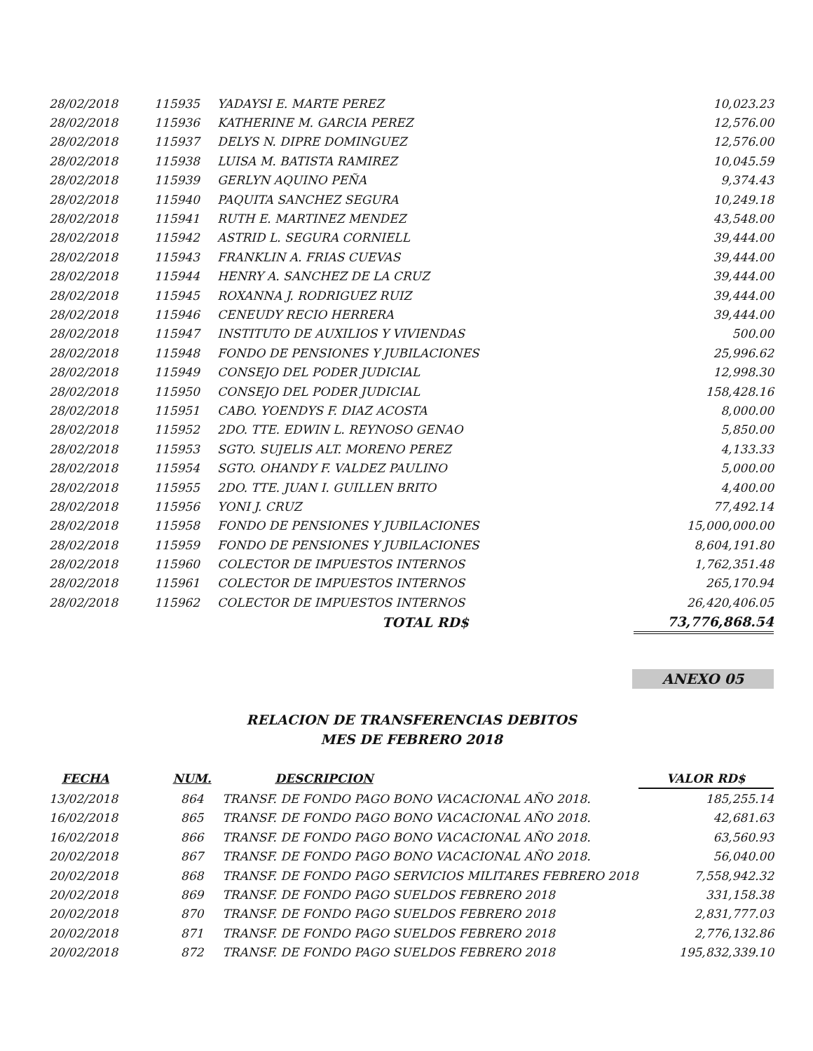| 28/02/2018 | 115935 | YADAYSI E. MARTE PEREZ | 10,023.23 |
| 28/02/2018 | 115936 | KATHERINE M. GARCIA PEREZ | 12,576.00 |
| 28/02/2018 | 115937 | DELYS N. DIPRE DOMINGUEZ | 12,576.00 |
| 28/02/2018 | 115938 | LUISA M. BATISTA RAMIREZ | 10,045.59 |
| 28/02/2018 | 115939 | GERLYN AQUINO PEÑA | 9,374.43 |
| 28/02/2018 | 115940 | PAQUITA SANCHEZ SEGURA | 10,249.18 |
| 28/02/2018 | 115941 | RUTH E. MARTINEZ MENDEZ | 43,548.00 |
| 28/02/2018 | 115942 | ASTRID L. SEGURA CORNIELL | 39,444.00 |
| 28/02/2018 | 115943 | FRANKLIN A. FRIAS CUEVAS | 39,444.00 |
| 28/02/2018 | 115944 | HENRY A. SANCHEZ DE LA CRUZ | 39,444.00 |
| 28/02/2018 | 115945 | ROXANNA J. RODRIGUEZ RUIZ | 39,444.00 |
| 28/02/2018 | 115946 | CENEUDY RECIO HERRERA | 39,444.00 |
| 28/02/2018 | 115947 | INSTITUTO DE AUXILIOS Y VIVIENDAS | 500.00 |
| 28/02/2018 | 115948 | FONDO DE PENSIONES Y JUBILACIONES | 25,996.62 |
| 28/02/2018 | 115949 | CONSEJO DEL PODER JUDICIAL | 12,998.30 |
| 28/02/2018 | 115950 | CONSEJO DEL PODER JUDICIAL | 158,428.16 |
| 28/02/2018 | 115951 | CABO. YOENDYS F. DIAZ ACOSTA | 8,000.00 |
| 28/02/2018 | 115952 | 2DO. TTE. EDWIN L. REYNOSO GENAO | 5,850.00 |
| 28/02/2018 | 115953 | SGTO. SUJELIS ALT. MORENO PEREZ | 4,133.33 |
| 28/02/2018 | 115954 | SGTO. OHANDY F. VALDEZ PAULINO | 5,000.00 |
| 28/02/2018 | 115955 | 2DO. TTE. JUAN I. GUILLEN BRITO | 4,400.00 |
| 28/02/2018 | 115956 | YONI J. CRUZ | 77,492.14 |
| 28/02/2018 | 115958 | FONDO DE PENSIONES Y JUBILACIONES | 15,000,000.00 |
| 28/02/2018 | 115959 | FONDO DE PENSIONES Y JUBILACIONES | 8,604,191.80 |
| 28/02/2018 | 115960 | COLECTOR DE IMPUESTOS INTERNOS | 1,762,351.48 |
| 28/02/2018 | 115961 | COLECTOR DE IMPUESTOS INTERNOS | 265,170.94 |
| 28/02/2018 | 115962 | COLECTOR DE IMPUESTOS INTERNOS | 26,420,406.05 |
| | | TOTAL RD$ | 73,776,868.54 |
ANEXO 05
RELACION DE TRANSFERENCIAS DEBITOS
MES DE FEBRERO 2018
| FECHA | NUM. | DESCRIPCION | VALOR RD$ |
| --- | --- | --- | --- |
| 13/02/2018 | 864 | TRANSF. DE FONDO PAGO BONO VACACIONAL AÑO 2018. | 185,255.14 |
| 16/02/2018 | 865 | TRANSF. DE FONDO PAGO BONO VACACIONAL AÑO 2018. | 42,681.63 |
| 16/02/2018 | 866 | TRANSF. DE FONDO PAGO BONO VACACIONAL AÑO 2018. | 63,560.93 |
| 20/02/2018 | 867 | TRANSF. DE FONDO PAGO BONO VACACIONAL AÑO 2018. | 56,040.00 |
| 20/02/2018 | 868 | TRANSF. DE FONDO PAGO SERVICIOS MILITARES FEBRERO 2018 | 7,558,942.32 |
| 20/02/2018 | 869 | TRANSF. DE FONDO PAGO SUELDOS FEBRERO 2018 | 331,158.38 |
| 20/02/2018 | 870 | TRANSF. DE FONDO PAGO SUELDOS FEBRERO 2018 | 2,831,777.03 |
| 20/02/2018 | 871 | TRANSF. DE FONDO PAGO SUELDOS FEBRERO 2018 | 2,776,132.86 |
| 20/02/2018 | 872 | TRANSF. DE FONDO PAGO SUELDOS FEBRERO 2018 | 195,832,339.10 |